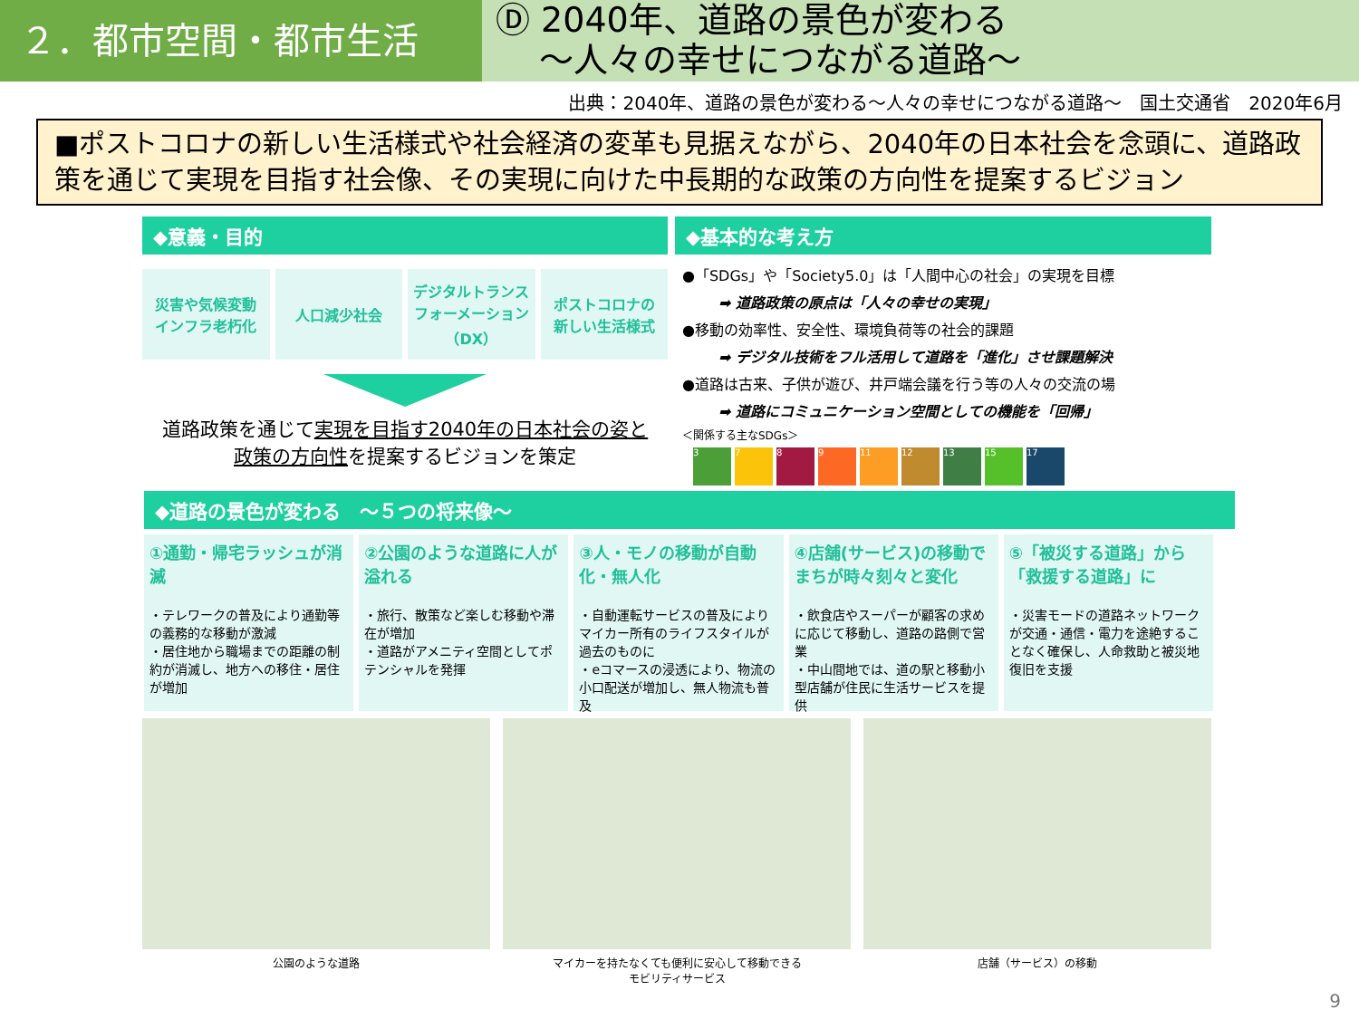２．都市空間・都市生活
Ⓓ 2040年、道路の景色が変わる
～人々の幸せにつながる道路～
出典：2040年、道路の景色が変わる～人々の幸せにつながる道路～　国土交通省　2020年6月
■ポストコロナの新しい生活様式や社会経済の変革も見据えながら、2040年の日本社会を念頭に、道路政策を通じて実現を目指す社会像、その実現に向けた中長期的な政策の方向性を提案するビジョン
◆意義・目的
災害や気候変動
インフラ老朽化
人口減少社会 デジタルトランス
フォーメーション
（DX）
ポストコロナの
新しい生活様式
道路政策を通じて実現を目指す2040年の日本社会の姿と
政策の方向性を提案するビジョンを策定
◆基本的な考え方
●「SDGs」や「Society5.0」は「人間中心の社会」の実現を目標
➡ 道路政策の原点は「人々の幸せの実現」
●移動の効率性、安全性、環境負荷等の社会的課題
➡ デジタル技術をフル活用して道路を「進化」させ課題解決
●道路は古来、子供が遊び、井戸端会議を行う等の人々の交流の場
➡ 道路にコミュニケーション空間としての機能を「回帰」
＜関係する主なSDGs＞
3789 11 12 13 15 17
◆道路の景色が変わる　～５つの将来像～
①通勤・帰宅ラッシュが消滅
・テレワークの普及により通勤等の義務的な移動が激減
・居住地から職場までの距離の制約が消滅し、地方への移住・居住が増加
②公園のような道路に人が溢れる
・旅行、散策など楽しむ移動や滞在が増加
・道路がアメニティ空間としてポテンシャルを発揮
③人・モノの移動が自動化・無人化
・自動運転サービスの普及によりマイカー所有のライフスタイルが過去のものに
・eコマースの浸透により、物流の小口配送が増加し、無人物流も普及
④店舗(サービス)の移動でまちが時々刻々と変化
・飲食店やスーパーが顧客の求めに応じて移動し、道路の路側で営業
・中山間地では、道の駅と移動小型店舗が住民に生活サービスを提供
⑤「被災する道路」から「救援する道路」に
・災害モードの道路ネットワークが交通・通信・電力を途絶することなく確保し、人命救助と被災地復旧を支援
公園のような道路 マイカーを持たなくても便利に安心して移動できる
モビリティサービス
店舗（サービス）の移動
9